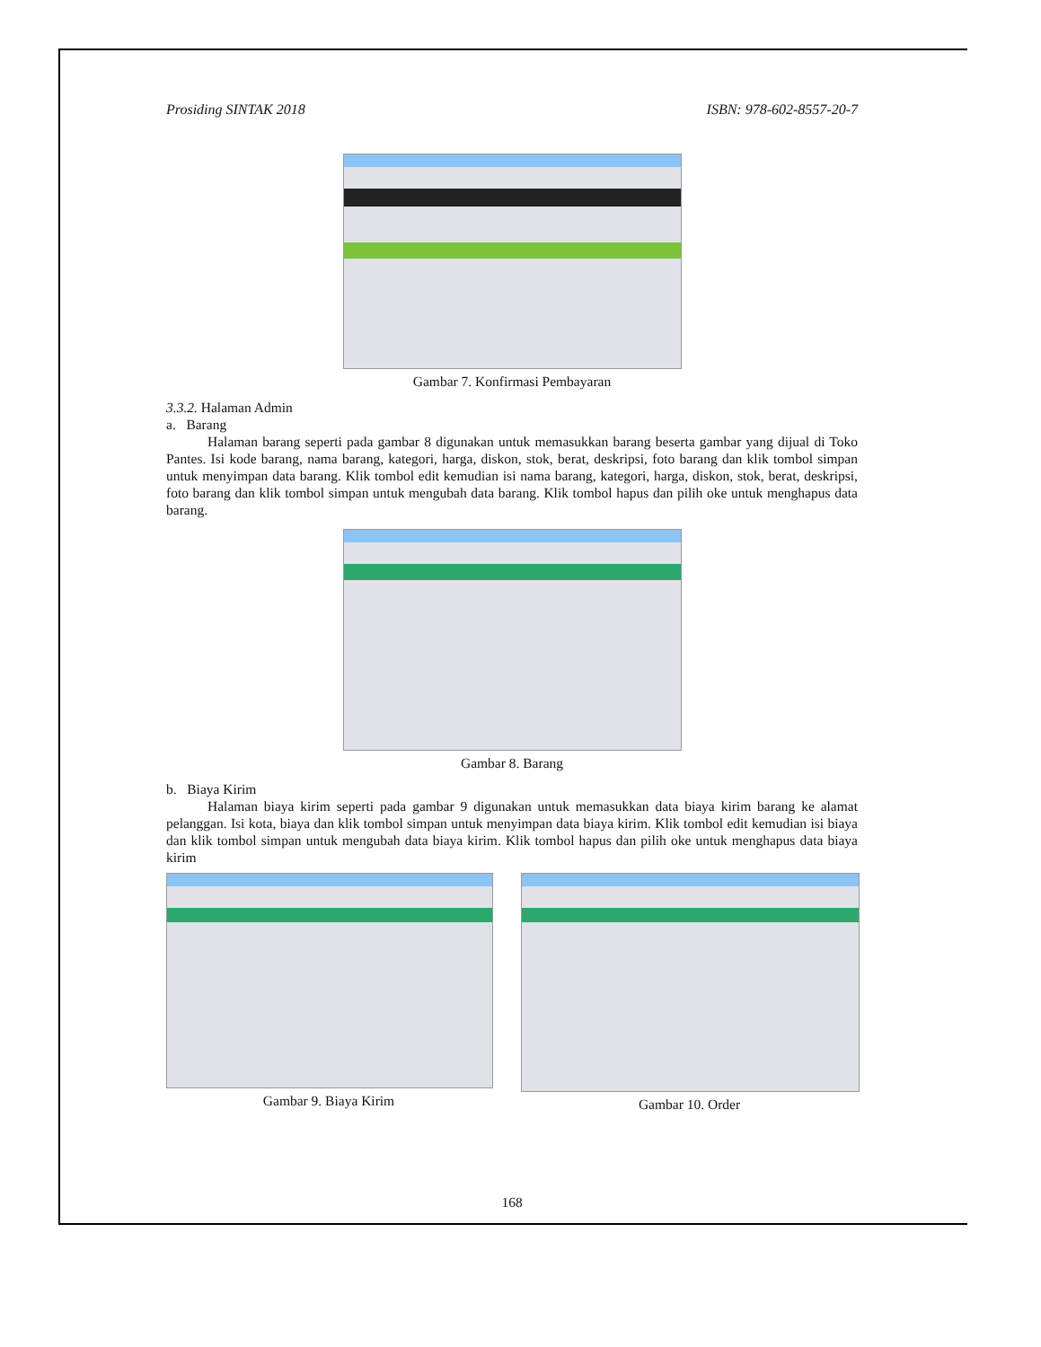Prosiding SINTAK 2018 ISBN: 978-602-8557-20-7
Gambar 7. Konfirmasi Pembayaran
3.3.2. Halaman Admin
a. Barang
Halaman barang seperti pada gambar 8 digunakan untuk memasukkan barang beserta gambar yang dijual di Toko Pantes. Isi kode barang, nama barang, kategori, harga, diskon, stok, berat, deskripsi, foto barang dan klik tombol simpan untuk menyimpan data barang. Klik tombol edit kemudian isi nama barang, kategori, harga, diskon, stok, berat, deskripsi, foto barang dan klik tombol simpan untuk mengubah data barang. Klik tombol hapus dan pilih oke untuk menghapus data barang.
Gambar 8. Barang
b. Biaya Kirim
Halaman biaya kirim seperti pada gambar 9 digunakan untuk memasukkan data biaya kirim barang ke alamat pelanggan. Isi kota, biaya dan klik tombol simpan untuk menyimpan data biaya kirim. Klik tombol edit kemudian isi biaya dan klik tombol simpan untuk mengubah data biaya kirim. Klik tombol hapus dan pilih oke untuk menghapus data biaya kirim
Gambar 9. Biaya Kirim Gambar 10. Order
168